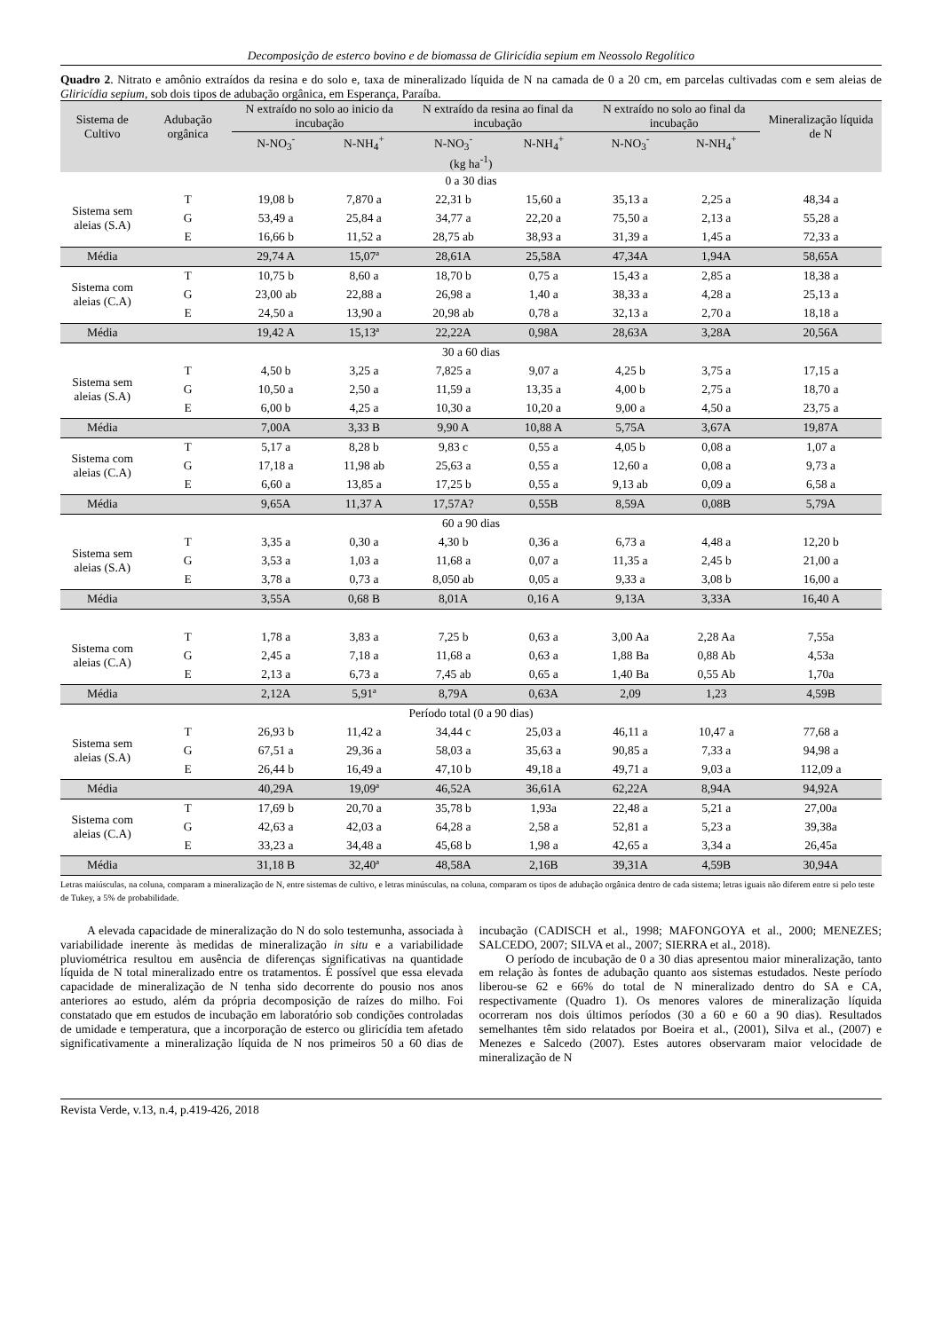Decomposição de esterco bovino e de biomassa de Gliricídia sepium em Neossolo Regolítico
Quadro 2. Nitrato e amônio extraídos da resina e do solo e, taxa de mineralizado líquida de N na camada de 0 a 20 cm, em parcelas cultivadas com e sem aleias de Gliricídia sepium, sob dois tipos de adubação orgânica, em Esperança, Paraíba.
| Sistema de Cultivo | Adubação orgânica | N extraído no solo ao inicio da incubação | | N extraído da resina ao final da incubação | | N extraído no solo ao final da incubação | | Mineralização líquida de N |
| --- | --- | --- | --- | --- | --- | --- | --- | --- |
| | | N-NO<sub>3</sub><sup>-</sup> | N-NH<sub>4</sub><sup>+</sup> | N-NO<sub>3</sub><sup>-</sup> | N-NH<sub>4</sub><sup>+</sup> | N-NO<sub>3</sub><sup>-</sup> | N-NH<sub>4</sub><sup>+</sup> | |
| (kg ha<sup>-1</sup>) | | | | | | | | |
| 0 a 30 dias | | | | | | | | |
| Sistema sem aleias (S.A) | T | 19,08 b | 7,870 a | 22,31 b | 15,60 a | 35,13 a | 2,25 a | 48,34 a |
| | G | 53,49 a | 25,84 a | 34,77 a | 22,20 a | 75,50 a | 2,13 a | 55,28 a |
| | E | 16,66 b | 11,52 a | 28,75 ab | 38,93 a | 31,39 a | 1,45 a | 72,33 a |
| Média | | 29,74 A | 15,07ª | 28,61A | 25,58A | 47,34A | 1,94A | 58,65A |
| Sistema com aleias (C.A) | T | 10,75 b | 8,60 a | 18,70 b | 0,75 a | 15,43 a | 2,85 a | 18,38 a |
| | G | 23,00 ab | 22,88 a | 26,98 a | 1,40 a | 38,33 a | 4,28 a | 25,13 a |
| | E | 24,50 a | 13,90 a | 20,98 ab | 0,78 a | 32,13 a | 2,70 a | 18,18 a |
| Média | | 19,42 A | 15,13ª | 22,22A | 0,98A | 28,63A | 3,28A | 20,56A |
| 30 a 60 dias | | | | | | | | |
| Sistema sem aleias (S.A) | T | 4,50 b | 3,25 a | 7,825 a | 9,07 a | 4,25 b | 3,75 a | 17,15 a |
| | G | 10,50 a | 2,50 a | 11,59 a | 13,35 a | 4,00 b | 2,75 a | 18,70 a |
| | E | 6,00 b | 4,25 a | 10,30 a | 10,20 a | 9,00 a | 4,50 a | 23,75 a |
| Média | | 7,00A | 3,33 B | 9,90 A | 10,88 A | 5,75A | 3,67A | 19,87A |
| Sistema com aleias (C.A) | T | 5,17 a | 8,28 b | 9,83 c | 0,55 a | 4,05 b | 0,08 a | 1,07 a |
| | G | 17,18 a | 11,98 ab | 25,63 a | 0,55 a | 12,60 a | 0,08 a | 9,73 a |
| | E | 6,60 a | 13,85 a | 17,25 b | 0,55 a | 9,13 ab | 0,09 a | 6,58 a |
| Média | | 9,65A | 11,37 A | 17,57A? | 0,55B | 8,59A | 0,08B | 5,79A |
| 60 a 90 dias | | | | | | | | |
| Sistema sem aleias (S.A) | T | 3,35 a | 0,30 a | 4,30 b | 0,36 a | 6,73 a | 4,48 a | 12,20 b |
| | G | 3,53 a | 1,03 a | 11,68 a | 0,07 a | 11,35 a | 2,45 b | 21,00 a |
| | E | 3,78 a | 0,73 a | 8,050 ab | 0,05 a | 9,33 a | 3,08 b | 16,00 a |
| Média | | 3,55A | 0,68 B | 8,01A | 0,16 A | 9,13A | 3,33A | 16,40 A |
| Sistema com aleias (C.A) | T | 1,78 a | 3,83 a | 7,25 b | 0,63 a | 3,00 Aa | 2,28 Aa | 7,55a |
| | G | 2,45 a | 7,18 a | 11,68 a | 0,63 a | 1,88 Ba | 0,88 Ab | 4,53a |
| | E | 2,13 a | 6,73 a | 7,45 ab | 0,65 a | 1,40 Ba | 0,55 Ab | 1,70a |
| Média | | 2,12A | 5,91ª | 8,79A | 0,63A | 2,09 | 1,23 | 4,59B |
| Período total (0 a 90 dias) | | | | | | | | |
| Sistema sem aleias (S.A) | T | 26,93 b | 11,42 a | 34,44 c | 25,03 a | 46,11 a | 10,47 a | 77,68 a |
| | G | 67,51 a | 29,36 a | 58,03 a | 35,63 a | 90,85 a | 7,33 a | 94,98 a |
| | E | 26,44 b | 16,49 a | 47,10 b | 49,18 a | 49,71 a | 9,03 a | 112,09 a |
| Média | | 40,29A | 19,09ª | 46,52A | 36,61A | 62,22A | 8,94A | 94,92A |
| Sistema com aleias (C.A) | T | 17,69 b | 20,70 a | 35,78 b | 1,93a | 22,48 a | 5,21 a | 27,00a |
| | G | 42,63 a | 42,03 a | 64,28 a | 2,58 a | 52,81 a | 5,23 a | 39,38a |
| | E | 33,23 a | 34,48 a | 45,68 b | 1,98 a | 42,65 a | 3,34 a | 26,45a |
| Média | | 31,18 B | 32,40ª | 48,58A | 2,16B | 39,31A | 4,59B | 30,94A |
Letras maiúsculas, na coluna, comparam a mineralização de N, entre sistemas de cultivo, e letras minúsculas, na coluna, comparam os tipos de adubação orgânica dentro de cada sistema; letras iguais não diferem entre si pelo teste de Tukey, a 5% de probabilidade.
A elevada capacidade de mineralização do N do solo testemunha, associada à variabilidade inerente às medidas de mineralização in situ e a variabilidade pluviométrica resultou em ausência de diferenças significativas na quantidade líquida de N total mineralizado entre os tratamentos. É possível que essa elevada capacidade de mineralização de N tenha sido decorrente do pousio nos anos anteriores ao estudo, além da própria decomposição de raízes do milho. Foi constatado que em estudos de incubação em laboratório sob condições controladas de umidade e temperatura, que a incorporação de esterco ou gliricídia tem afetado significativamente a mineralização líquida de N nos primeiros 50 a 60 dias de incubação (CADISCH et al., 1998; MAFONGOYA et al., 2000; MENEZES; SALCEDO, 2007; SILVA et al., 2007; SIERRA et al., 2018).
O período de incubação de 0 a 30 dias apresentou maior mineralização, tanto em relação às fontes de adubação quanto aos sistemas estudados. Neste período liberou-se 62 e 66% do total de N mineralizado dentro do SA e CA, respectivamente (Quadro 1). Os menores valores de mineralização líquida ocorreram nos dois últimos períodos (30 a 60 e 60 a 90 dias). Resultados semelhantes têm sido relatados por Boeira et al., (2001), Silva et al., (2007) e Menezes e Salcedo (2007). Estes autores observaram maior velocidade de mineralização de N
Revista Verde, v.13, n.4, p.419-426, 2018